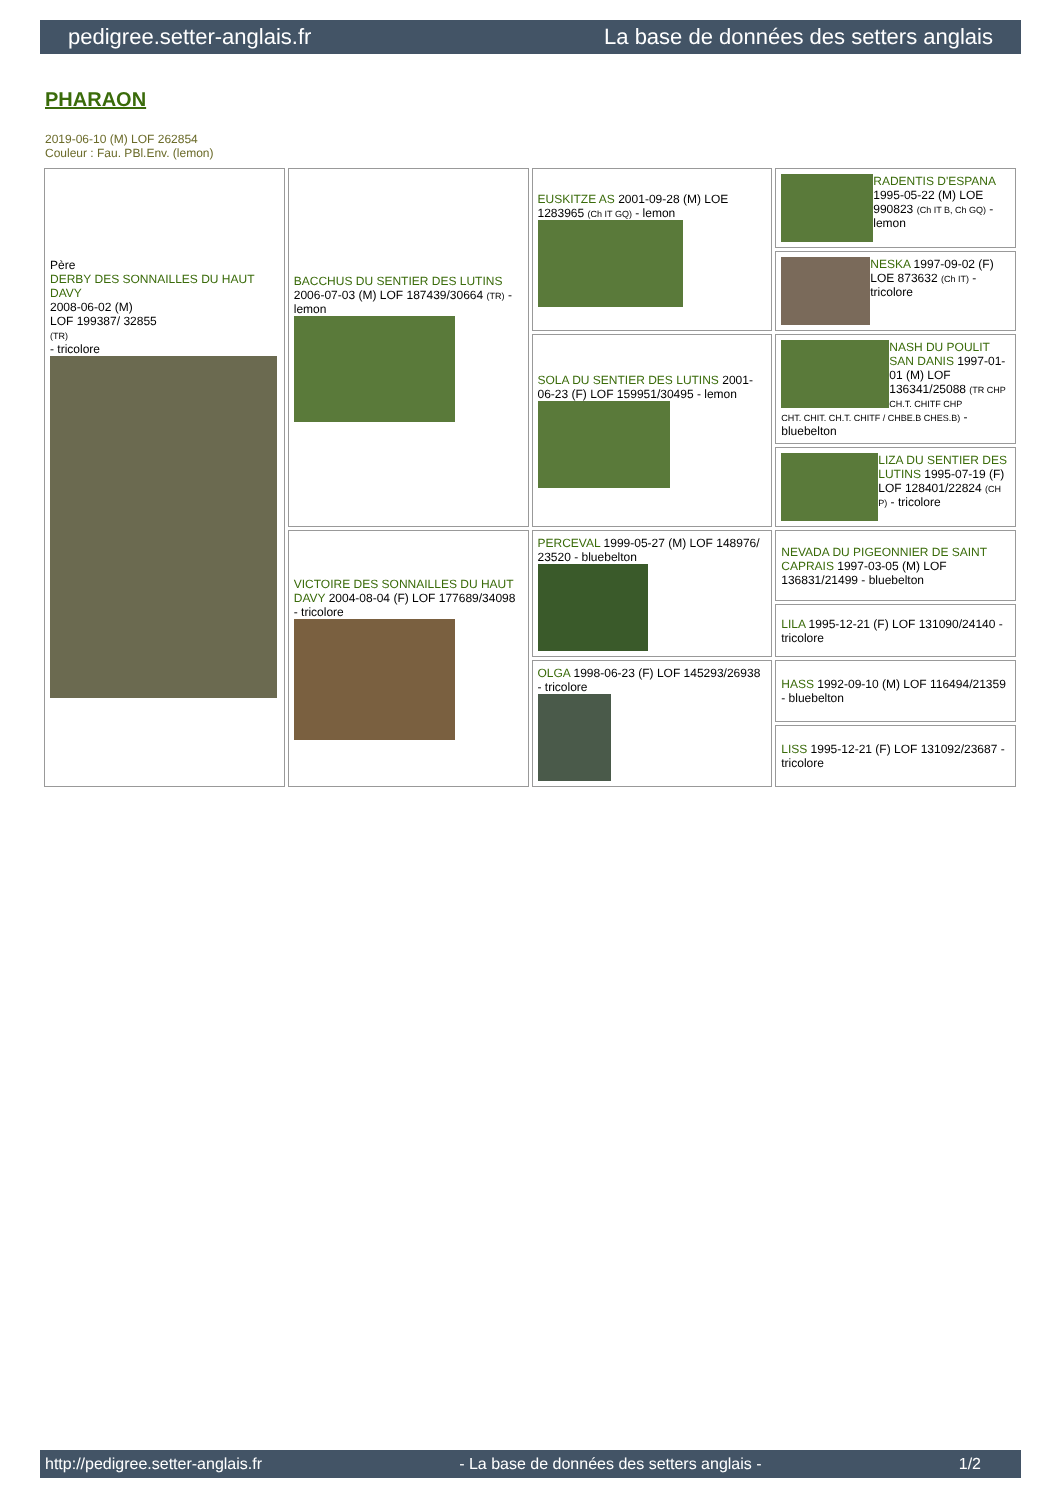pedigree.setter-anglais.fr La base de données des setters anglais
PHARAON
2019-06-10 (M) LOF 262854
Couleur : Fau. PBl.Env. (lemon)
| Père DERBY DES SONNAILLES DU HAUT DAVY 2008-06-02 (M) LOF 199387/ 32855 (TR) - tricolore | BACCHUS DU SENTIER DES LUTINS 2006-07-03 (M) LOF 187439/30664 (TR) - lemon | EUSKITZE AS 2001-09-28 (M) LOE 1283965 (Ch IT GQ) - lemon | RADENTIS D'ESPANA 1995-05-22 (M) LOE 990823 (Ch IT B, Ch GQ) - lemon |
| | | | NESKA 1997-09-02 (F) LOE 873632 (Ch IT) - tricolore |
| | | SOLA DU SENTIER DES LUTINS 2001-06-23 (F) LOF 159951/30495 - lemon | NASH DU POULIT SAN DANIS 1997-01-01 (M) LOF 136341/25088 (TR CHP CH.T. CHITF CHP CHT. CHIT. CH.T. CHITF / CHBE.B CHES.B) - bluebelton |
| | | | LIZA DU SENTIER DES LUTINS 1995-07-19 (F) LOF 128401/22824 (CH P) - tricolore |
| | VICTOIRE DES SONNAILLES DU HAUT DAVY 2004-08-04 (F) LOF 177689/34098 - tricolore | PERCEVAL 1999-05-27 (M) LOF 148976/ 23520 - bluebelton | NEVADA DU PIGEONNIER DE SAINT CAPRAIS 1997-03-05 (M) LOF 136831/21499 - bluebelton |
| | | | LILA 1995-12-21 (F) LOF 131090/24140 - tricolore |
| | | OLGA 1998-06-23 (F) LOF 145293/26938 - tricolore | HASS 1992-09-10 (M) LOF 116494/21359 - bluebelton |
| | | | LISS 1995-12-21 (F) LOF 131092/23687 - tricolore |
http://pedigree.setter-anglais.fr - La base de données des setters anglais - 1/2